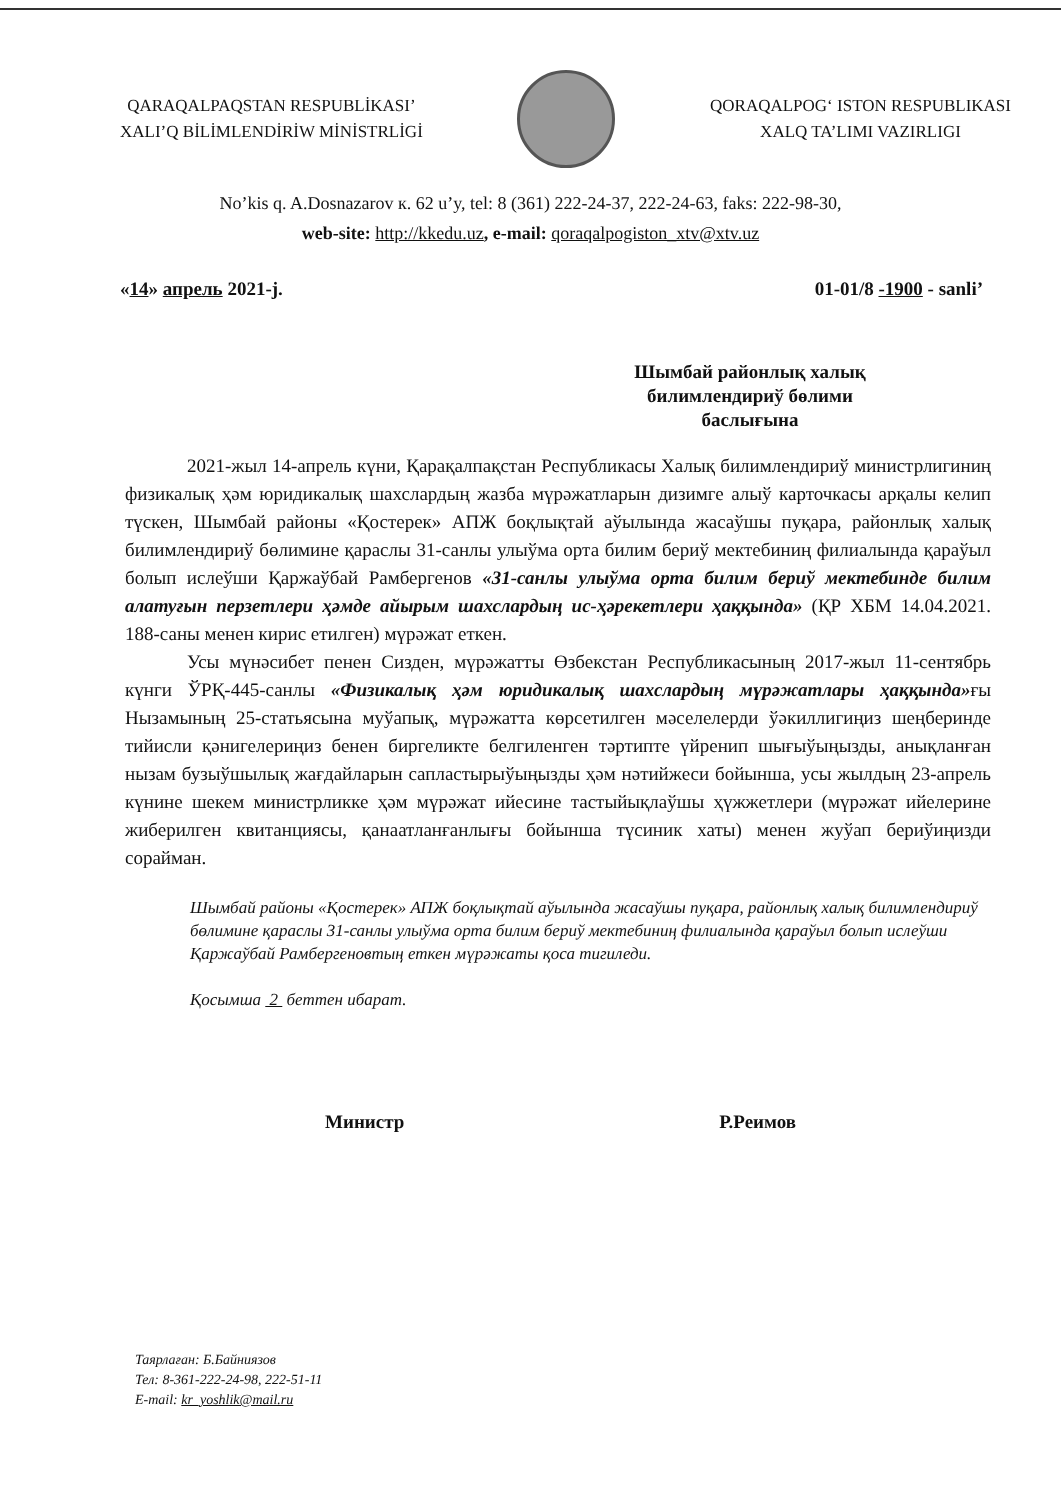QARAQALPAQSTAN RESPUBLİKASI’
XALI’Q BİLİMLENDİRİW MİNİSTRLİGİ
QORAQALPOG‘ ISTON RESPUBLIKASI
XALQ TA’LIMI VAZIRLIGI
No’kis q. A.Dosnazarov к. 62 u’y, tel: 8 (361) 222-24-37, 222-24-63, faks: 222-98-30,
web-site: http://kkedu.uz, e-mail: qoraqalpogiston_xtv@xtv.uz
«14» апрель 2021-j. 01-01/8 -1900 - sanli’
Шымбай районлық халық билимлендириў бөлими баслығына
2021-жыл 14-апрель күни, Қарақалпақстан Республикасы Халық билимлендириў министрлигиниң физикалық ҳәм юридикалық шахслардың жазба мүрәжатларын дизимге алыў карточкасы арқалы келип түскен, Шымбай районы «Қостерек» АПЖ боқлықтай аўылында жасаўшы пуқара, районлық халық билимлендириў бөлимине қараслы 31-санлы улыўма орта билим бериў мектебиниң филиалында қараўыл болып ислеўши Қаржаўбай Рамбергенов «31-санлы улыўма орта билим бериў мектебинде билим алатуғын перзетлери ҳәмде айырым шахслардың ис-ҳәрекетлери ҳаққында» (ҚР ХБМ 14.04.2021. 188-саны менен кирис етилген) мүрәжат еткен.
Усы мүнәсибет пенен Сизден, мүрәжатты Өзбекстан Республикасының 2017-жыл 11-сентябрь күнги ЎРҚ-445-санлы «Физикалық ҳәм юридикалық шахслардың мүрәжатлары ҳаққында»ғы Нызамының 25-статьясына муўапық, мүрәжатта көрсетилген мәселелерди ўәкиллигиңиз шеңберинде тийисли қәнигелериңиз бенен биргеликте белгиленген тәртипте үйренип шығыўыңызды, анықланған нызам бузыўшылық жағдайларын сапластырыўыңызды ҳәм нәтийжеси бойынша, усы жылдың 23-апрель күнине шекем министрликке ҳәм мүрәжат ийесине тастыйықлаўшы ҳүжжетлери (мүрәжат ийелерине жиберилген квитанциясы, қанаатланғанлығы бойынша түсиник хаты) менен жуўап бериўиңизди сорайман.
Шымбай районы «Қостерек» АПЖ боқлықтай аўылында жасаўшы пуқара, районлық халық билимлендириў бөлимине қараслы 31-санлы улыўма орта билим бериў мектебиниң филиалында қараўыл болып ислеўши Қаржаўбай Рамбергеновтың еткен мүрәжаты қоса тигиледи.
Қосымша 2 беттен ибарат.
Министр Р.Реимов
Таярлаған: Б.Байниязов
Тел: 8-361-222-24-98, 222-51-11
E-mail: kr_yoshlik@mail.ru